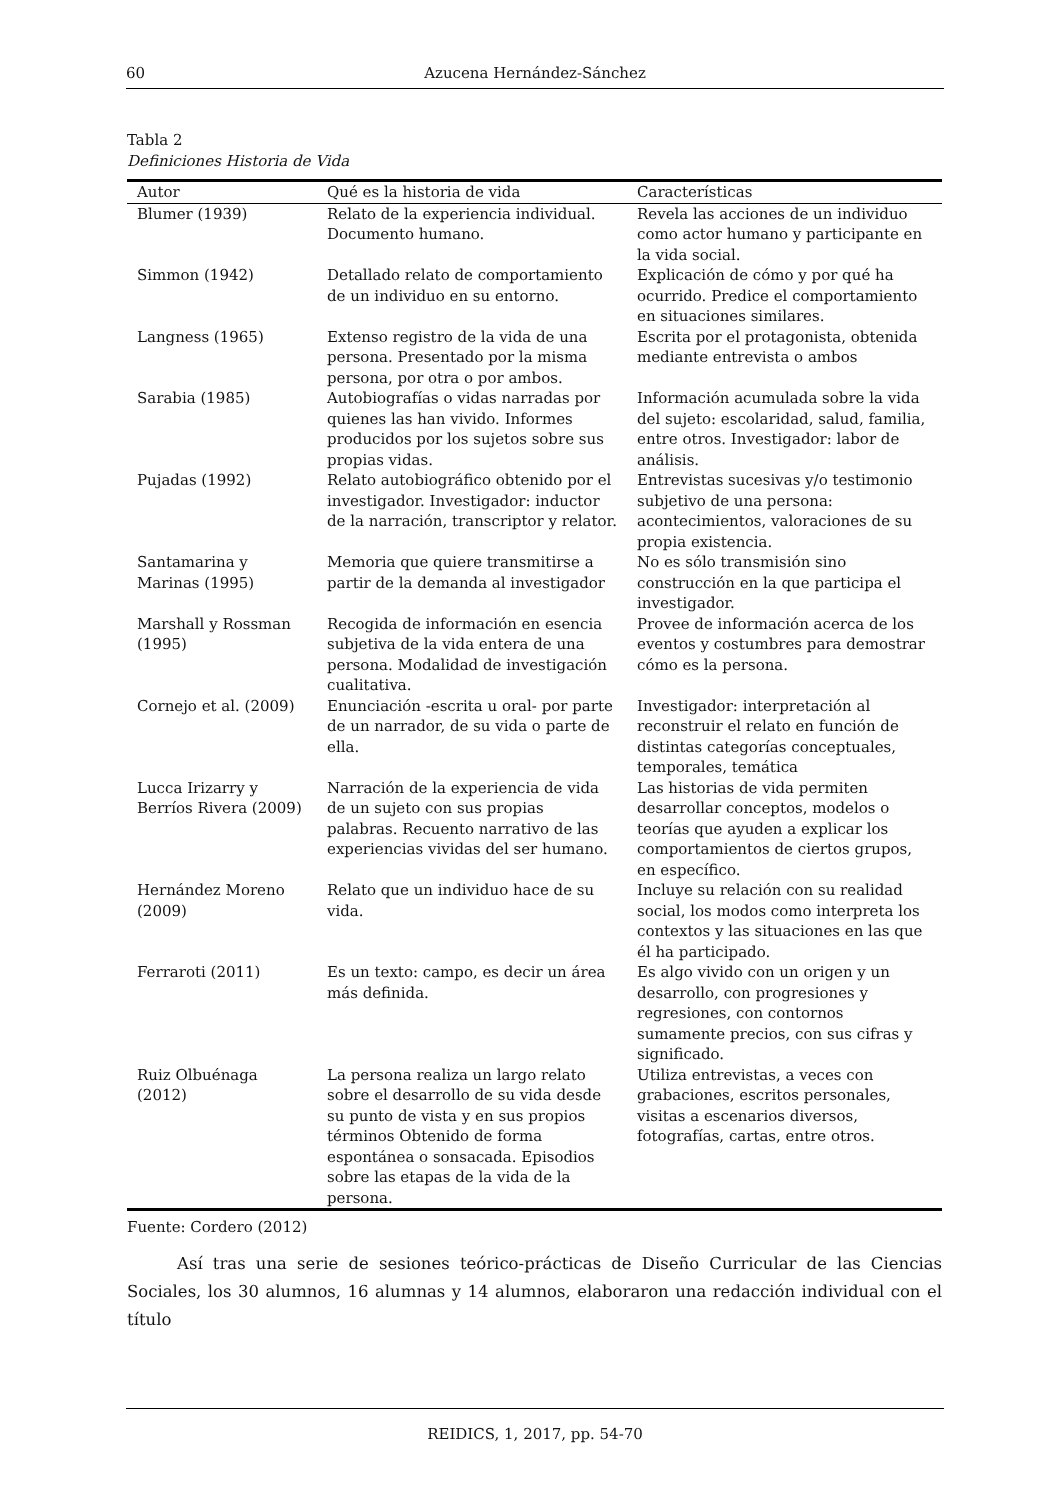60 Azucena Hernández-Sánchez
Tabla 2
Definiciones Historia de Vida
| Autor | Qué es la historia de vida | Características |
| --- | --- | --- |
| Blumer (1939) | Relato de la experiencia individual. Documento humano. | Revela las acciones de un individuo como actor humano y participante en la vida social. |
| Simmon (1942) | Detallado relato de comportamiento de un individuo en su entorno. | Explicación de cómo y por qué ha ocurrido. Predice el comportamiento en situaciones similares. |
| Langness (1965) | Extenso registro de la vida de una persona. Presentado por la misma persona, por otra o por ambos. | Escrita por el protagonista, obtenida mediante entrevista o ambos |
| Sarabia (1985) | Autobiografías o vidas narradas por quienes las han vivido. Informes producidos por los sujetos sobre sus propias vidas. | Información acumulada sobre la vida del sujeto: escolaridad, salud, familia, entre otros. Investigador: labor de análisis. |
| Pujadas (1992) | Relato autobiográfico obtenido por el investigador. Investigador: inductor de la narración, transcriptor y relator. | Entrevistas sucesivas y/o testimonio subjetivo de una persona: acontecimientos, valoraciones de su propia existencia. |
| Santamarina y Marinas (1995) | Memoria que quiere transmitirse a partir de la demanda al investigador | No es sólo transmisión sino construcción en la que participa el investigador. |
| Marshall y Rossman (1995) | Recogida de información en esencia subjetiva de la vida entera de una persona. Modalidad de investigación cualitativa. | Provee de información acerca de los eventos y costumbres para demostrar cómo es la persona. |
| Cornejo et al. (2009) | Enunciación -escrita u oral- por parte de un narrador, de su vida o parte de ella. | Investigador: interpretación al reconstruir el relato en función de distintas categorías conceptuales, temporales, temática |
| Lucca Irizarry y Berríos Rivera (2009) | Narración de la experiencia de vida de un sujeto con sus propias palabras. Recuento narrativo de las experiencias vividas del ser humano. | Las historias de vida permiten desarrollar conceptos, modelos o teorías que ayuden a explicar los comportamientos de ciertos grupos, en específico. |
| Hernández Moreno (2009) | Relato que un individuo hace de su vida. | Incluye su relación con su realidad social, los modos como interpreta los contextos y las situaciones en las que él ha participado. |
| Ferraroti (2011) | Es un texto: campo, es decir un área más definida. | Es algo vivido con un origen y un desarrollo, con progresiones y regresiones, con contornos sumamente precios, con sus cifras y significado. |
| Ruiz Olbuénaga (2012) | La persona realiza un largo relato sobre el desarrollo de su vida desde su punto de vista y en sus propios términos Obtenido de forma espontánea o sonsacada. Episodios sobre las etapas de la vida de la persona. | Utiliza entrevistas, a veces con grabaciones, escritos personales, visitas a escenarios diversos, fotografías, cartas, entre otros. |
Fuente: Cordero (2012)
Así tras una serie de sesiones teórico-prácticas de Diseño Curricular de las Ciencias Sociales, los 30 alumnos, 16 alumnas y 14 alumnos, elaboraron una redacción individual con el título
REIDICS, 1, 2017, pp. 54-70